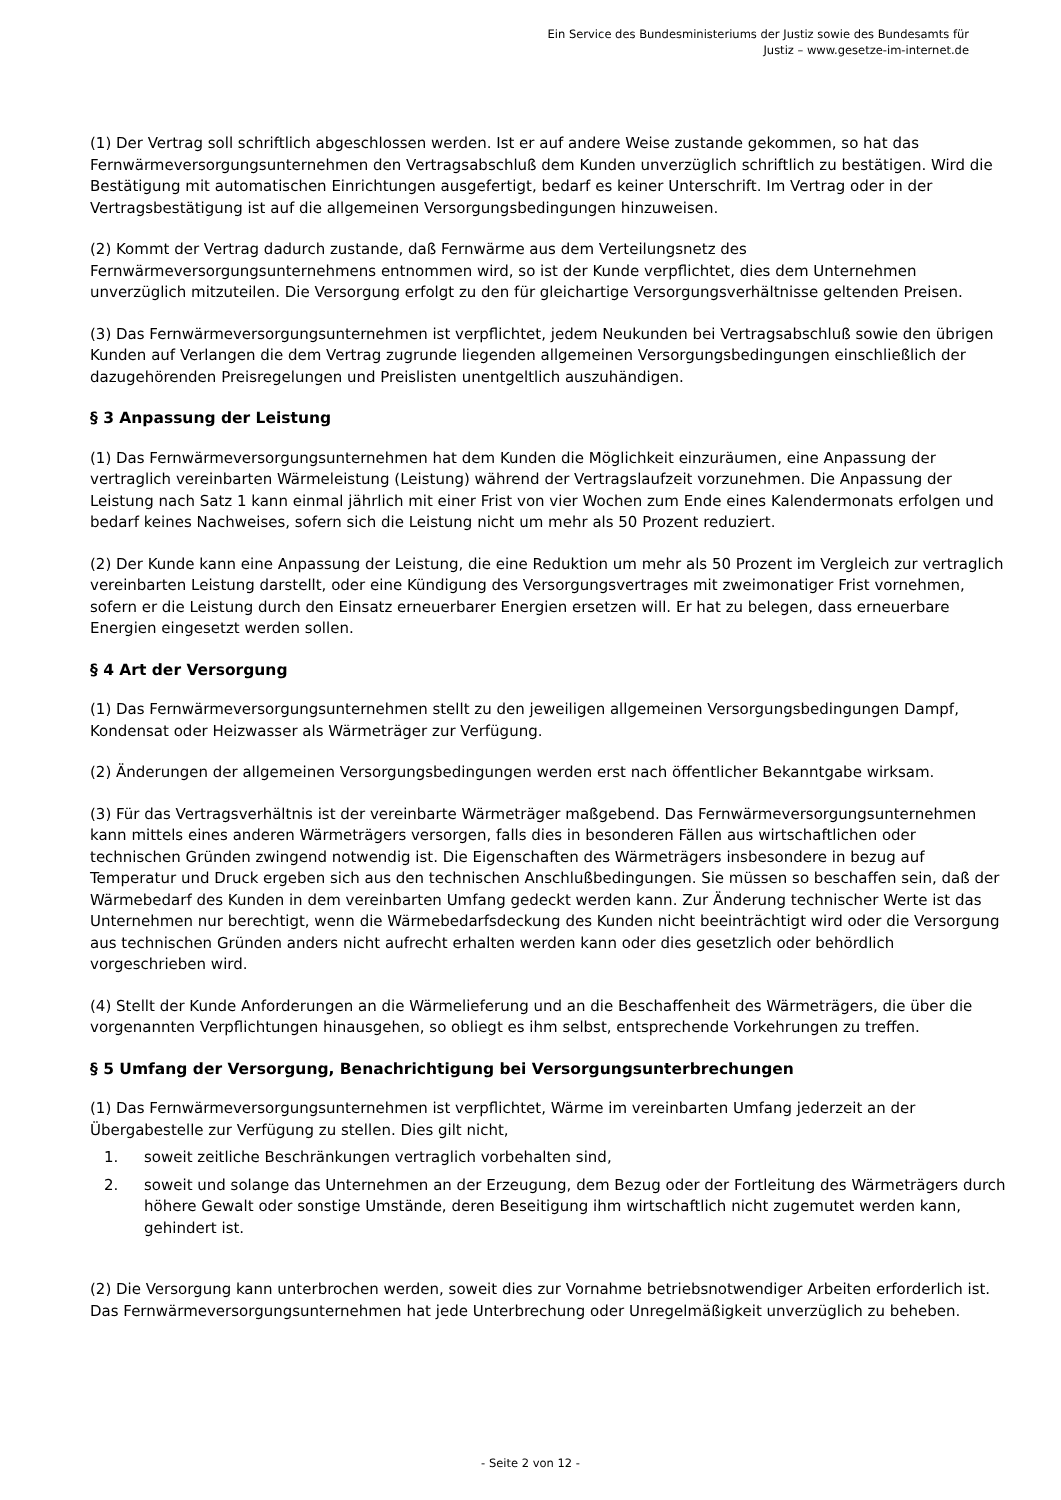Ein Service des Bundesministeriums der Justiz sowie des Bundesamts für
Justiz – www.gesetze-im-internet.de
(1) Der Vertrag soll schriftlich abgeschlossen werden. Ist er auf andere Weise zustande gekommen, so hat das Fernwärmeversorgungsunternehmen den Vertragsabschluß dem Kunden unverzüglich schriftlich zu bestätigen. Wird die Bestätigung mit automatischen Einrichtungen ausgefertigt, bedarf es keiner Unterschrift. Im Vertrag oder in der Vertragsbestätigung ist auf die allgemeinen Versorgungsbedingungen hinzuweisen.
(2) Kommt der Vertrag dadurch zustande, daß Fernwärme aus dem Verteilungsnetz des Fernwärmeversorgungsunternehmens entnommen wird, so ist der Kunde verpflichtet, dies dem Unternehmen unverzüglich mitzuteilen. Die Versorgung erfolgt zu den für gleichartige Versorgungsverhältnisse geltenden Preisen.
(3) Das Fernwärmeversorgungsunternehmen ist verpflichtet, jedem Neukunden bei Vertragsabschluß sowie den übrigen Kunden auf Verlangen die dem Vertrag zugrunde liegenden allgemeinen Versorgungsbedingungen einschließlich der dazugehörenden Preisregelungen und Preislisten unentgeltlich auszuhändigen.
§ 3 Anpassung der Leistung
(1) Das Fernwärmeversorgungsunternehmen hat dem Kunden die Möglichkeit einzuräumen, eine Anpassung der vertraglich vereinbarten Wärmeleistung (Leistung) während der Vertragslaufzeit vorzunehmen. Die Anpassung der Leistung nach Satz 1 kann einmal jährlich mit einer Frist von vier Wochen zum Ende eines Kalendermonats erfolgen und bedarf keines Nachweises, sofern sich die Leistung nicht um mehr als 50 Prozent reduziert.
(2) Der Kunde kann eine Anpassung der Leistung, die eine Reduktion um mehr als 50 Prozent im Vergleich zur vertraglich vereinbarten Leistung darstellt, oder eine Kündigung des Versorgungsvertrages mit zweimonatiger Frist vornehmen, sofern er die Leistung durch den Einsatz erneuerbarer Energien ersetzen will. Er hat zu belegen, dass erneuerbare Energien eingesetzt werden sollen.
§ 4 Art der Versorgung
(1) Das Fernwärmeversorgungsunternehmen stellt zu den jeweiligen allgemeinen Versorgungsbedingungen Dampf, Kondensat oder Heizwasser als Wärmeträger zur Verfügung.
(2) Änderungen der allgemeinen Versorgungsbedingungen werden erst nach öffentlicher Bekanntgabe wirksam.
(3) Für das Vertragsverhältnis ist der vereinbarte Wärmeträger maßgebend. Das Fernwärmeversorgungsunternehmen kann mittels eines anderen Wärmeträgers versorgen, falls dies in besonderen Fällen aus wirtschaftlichen oder technischen Gründen zwingend notwendig ist. Die Eigenschaften des Wärmeträgers insbesondere in bezug auf Temperatur und Druck ergeben sich aus den technischen Anschlußbedingungen. Sie müssen so beschaffen sein, daß der Wärmebedarf des Kunden in dem vereinbarten Umfang gedeckt werden kann. Zur Änderung technischer Werte ist das Unternehmen nur berechtigt, wenn die Wärmebedarfsdeckung des Kunden nicht beeinträchtigt wird oder die Versorgung aus technischen Gründen anders nicht aufrecht erhalten werden kann oder dies gesetzlich oder behördlich vorgeschrieben wird.
(4) Stellt der Kunde Anforderungen an die Wärmelieferung und an die Beschaffenheit des Wärmeträgers, die über die vorgenannten Verpflichtungen hinausgehen, so obliegt es ihm selbst, entsprechende Vorkehrungen zu treffen.
§ 5 Umfang der Versorgung, Benachrichtigung bei Versorgungsunterbrechungen
(1) Das Fernwärmeversorgungsunternehmen ist verpflichtet, Wärme im vereinbarten Umfang jederzeit an der Übergabestelle zur Verfügung zu stellen. Dies gilt nicht,
1. soweit zeitliche Beschränkungen vertraglich vorbehalten sind,
2. soweit und solange das Unternehmen an der Erzeugung, dem Bezug oder der Fortleitung des Wärmeträgers durch höhere Gewalt oder sonstige Umstände, deren Beseitigung ihm wirtschaftlich nicht zugemutet werden kann, gehindert ist.
(2) Die Versorgung kann unterbrochen werden, soweit dies zur Vornahme betriebsnotwendiger Arbeiten erforderlich ist. Das Fernwärmeversorgungsunternehmen hat jede Unterbrechung oder Unregelmäßigkeit unverzüglich zu beheben.
- Seite 2 von 12 -